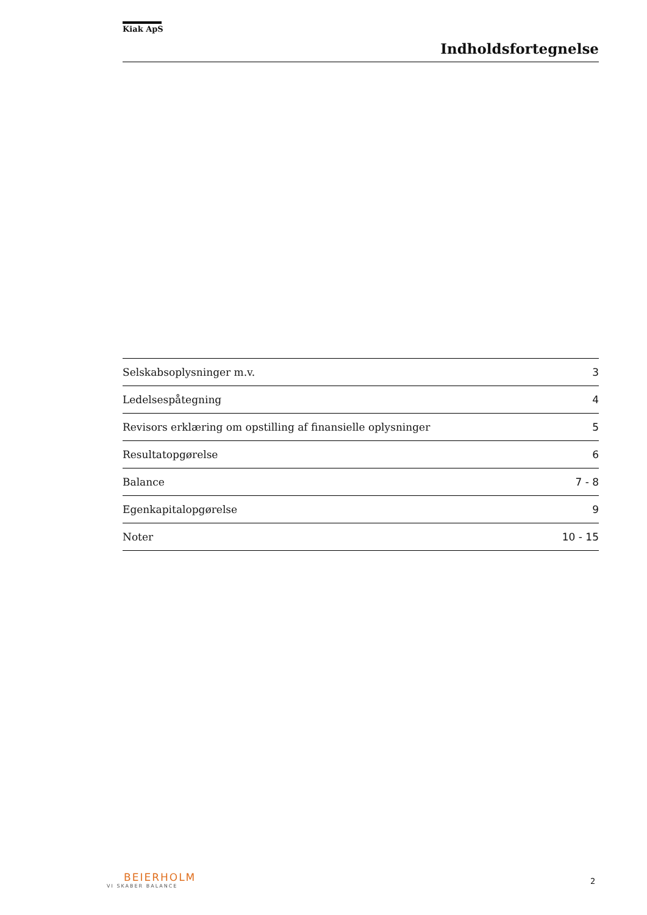Kiak ApS
Indholdsfortegnelse
| Selskabsoplysninger m.v. | 3 |
| Ledelsespåtegning | 4 |
| Revisors erklæring om opstilling af finansielle oplysninger | 5 |
| Resultatopgørelse | 6 |
| Balance | 7 - 8 |
| Egenkapitalopgørelse | 9 |
| Noter | 10 - 15 |
BEIERHOLM
VI SKABER BALANCE
2